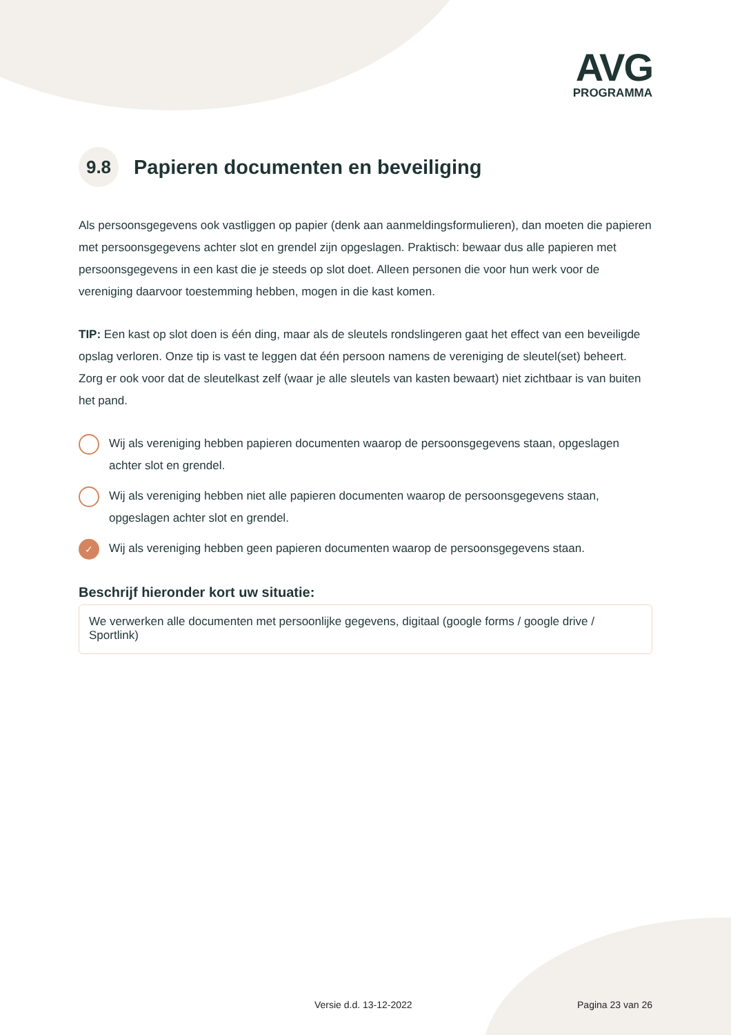AVG
PROGRAMMA
9.8 Papieren documenten en beveiliging
Als persoonsgegevens ook vastliggen op papier (denk aan aanmeldingsformulieren), dan moeten die papieren met persoonsgegevens achter slot en grendel zijn opgeslagen. Praktisch: bewaar dus alle papieren met persoonsgegevens in een kast die je steeds op slot doet. Alleen personen die voor hun werk voor de vereniging daarvoor toestemming hebben, mogen in die kast komen.
TIP: Een kast op slot doen is één ding, maar als de sleutels rondslingeren gaat het effect van een beveiligde opslag verloren. Onze tip is vast te leggen dat één persoon namens de vereniging de sleutel(set) beheert. Zorg er ook voor dat de sleutelkast zelf (waar je alle sleutels van kasten bewaart) niet zichtbaar is van buiten het pand.
Wij als vereniging hebben papieren documenten waarop de persoonsgegevens staan, opgeslagen achter slot en grendel.
Wij als vereniging hebben niet alle papieren documenten waarop de persoonsgegevens staan, opgeslagen achter slot en grendel.
✓ Wij als vereniging hebben geen papieren documenten waarop de persoonsgegevens staan.
Beschrijf hieronder kort uw situatie:
We verwerken alle documenten met persoonlijke gegevens, digitaal (google forms / google drive / Sportlink)
Versie d.d. 13-12-2022 Pagina 23 van 26